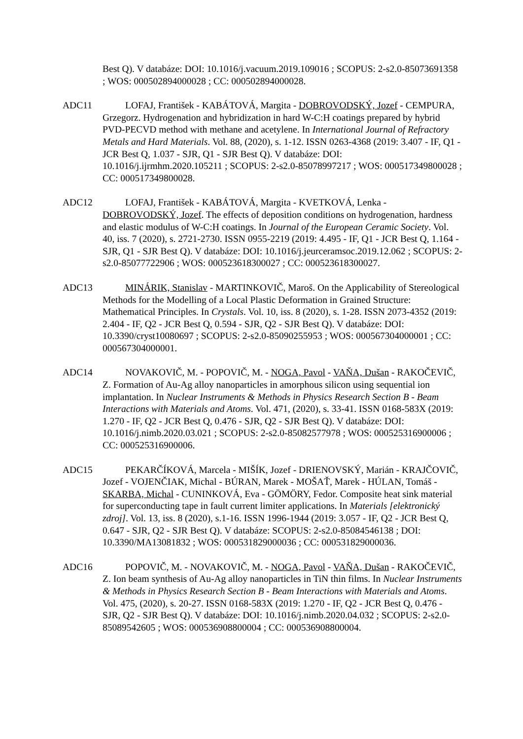Best Q). V databáze: DOI: 10.1016/j.vacuum.2019.109016 ; SCOPUS: 2-s2.0-85073691358 ; WOS: 000502894000028 ; CC: 000502894000028.
ADC11 LOFAJ, František - KABÁTOVÁ, Margita - DOBROVODSKÝ, Jozef - CEMPURA, Grzegorz. Hydrogenation and hybridization in hard W-C:H coatings prepared by hybrid PVD-PECVD method with methane and acetylene. In International Journal of Refractory Metals and Hard Materials. Vol. 88, (2020), s. 1-12. ISSN 0263-4368 (2019: 3.407 - IF, Q1 - JCR Best Q, 1.037 - SJR, Q1 - SJR Best Q). V databáze: DOI: 10.1016/j.ijrmhm.2020.105211 ; SCOPUS: 2-s2.0-85078997217 ; WOS: 000517349800028 ; CC: 000517349800028.
ADC12 LOFAJ, František - KABÁTOVÁ, Margita - KVETKOVÁ, Lenka - DOBROVODSKÝ, Jozef. The effects of deposition conditions on hydrogenation, hardness and elastic modulus of W-C:H coatings. In Journal of the European Ceramic Society. Vol. 40, iss. 7 (2020), s. 2721-2730. ISSN 0955-2219 (2019: 4.495 - IF, Q1 - JCR Best Q, 1.164 - SJR, Q1 - SJR Best Q). V databáze: DOI: 10.1016/j.jeurceramsoc.2019.12.062 ; SCOPUS: 2-s2.0-85077722906 ; WOS: 000523618300027 ; CC: 000523618300027.
ADC13 MINÁRIK, Stanislav - MARTINKOVIČ, Maroš. On the Applicability of Stereological Methods for the Modelling of a Local Plastic Deformation in Grained Structure: Mathematical Principles. In Crystals. Vol. 10, iss. 8 (2020), s. 1-28. ISSN 2073-4352 (2019: 2.404 - IF, Q2 - JCR Best Q, 0.594 - SJR, Q2 - SJR Best Q). V databáze: DOI: 10.3390/cryst10080697 ; SCOPUS: 2-s2.0-85090255953 ; WOS: 000567304000001 ; CC: 000567304000001.
ADC14 NOVAKOVIČ, M. - POPOVIČ, M. - NOGA, Pavol - VAŇA, Dušan - RAKOČEVIČ, Z. Formation of Au-Ag alloy nanoparticles in amorphous silicon using sequential ion implantation. In Nuclear Instruments & Methods in Physics Research Section B - Beam Interactions with Materials and Atoms. Vol. 471, (2020), s. 33-41. ISSN 0168-583X (2019: 1.270 - IF, Q2 - JCR Best Q, 0.476 - SJR, Q2 - SJR Best Q). V databáze: DOI: 10.1016/j.nimb.2020.03.021 ; SCOPUS: 2-s2.0-85082577978 ; WOS: 000525316900006 ; CC: 000525316900006.
ADC15 PEKARČÍKOVÁ, Marcela - MIŠÍK, Jozef - DRIENOVSKÝ, Marián - KRAJČOVIČ, Jozef - VOJENČIAK, Michal - BÚRAN, Marek - MOŠAŤ, Marek - HÚLAN, Tomáš - SKARBA, Michal - CUNINKOVÁ, Eva - GÖMÖRY, Fedor. Composite heat sink material for superconducting tape in fault current limiter applications. In Materials [elektronický zdroj]. Vol. 13, iss. 8 (2020), s.1-16. ISSN 1996-1944 (2019: 3.057 - IF, Q2 - JCR Best Q, 0.647 - SJR, Q2 - SJR Best Q). V databáze: SCOPUS: 2-s2.0-85084546138 ; DOI: 10.3390/MA13081832 ; WOS: 000531829000036 ; CC: 000531829000036.
ADC16 POPOVIČ, M. - NOVAKOVIČ, M. - NOGA, Pavol - VAŇA, Dušan - RAKOČEVIČ, Z. Ion beam synthesis of Au-Ag alloy nanoparticles in TiN thin films. In Nuclear Instruments & Methods in Physics Research Section B - Beam Interactions with Materials and Atoms. Vol. 475, (2020), s. 20-27. ISSN 0168-583X (2019: 1.270 - IF, Q2 - JCR Best Q, 0.476 - SJR, Q2 - SJR Best Q). V databáze: DOI: 10.1016/j.nimb.2020.04.032 ; SCOPUS: 2-s2.0-85089542605 ; WOS: 000536908800004 ; CC: 000536908800004.